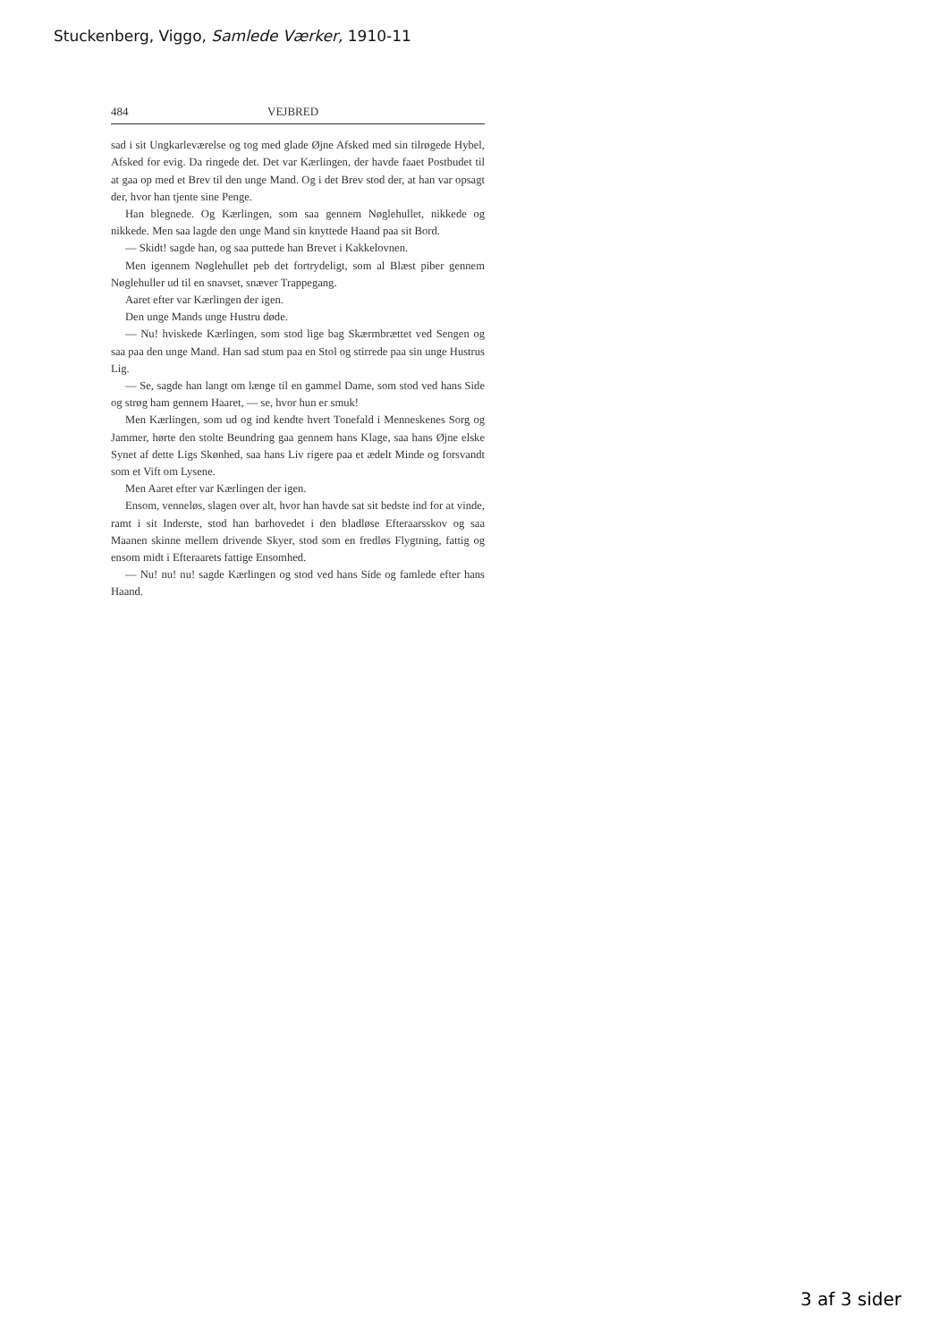Stuckenberg, Viggo, Samlede Værker, 1910-11
484 VEJBRED
sad i sit Ungkarleværelse og tog med glade Øjne Afsked med sin tilrøgede Hybel, Afsked for evig. Da ringede det. Det var Kærlingen, der havde faaet Postbudet til at gaa op med et Brev til den unge Mand. Og i det Brev stod der, at han var opsagt der, hvor han tjente sine Penge.
Han blegnede. Og Kærlingen, som saa gennem Nøglehullet, nikkede og nikkede. Men saa lagde den unge Mand sin knyttede Haand paa sit Bord.
— Skidt! sagde han, og saa puttede han Brevet i Kakkelovnen.
Men igennem Nøglehullet peb det fortrydeligt, som al Blæst piber gennem Nøglehuller ud til en snavset, snæver Trappegang.
Aaret efter var Kærlingen der igen.
Den unge Mands unge Hustru døde.
— Nu! hviskede Kærlingen, som stod lige bag Skærmbrættet ved Sengen og saa paa den unge Mand. Han sad stum paa en Stol og stirrede paa sin unge Hustrus Lig.
— Se, sagde han langt om længe til en gammel Dame, som stod ved hans Side og strøg ham gennem Haaret, — se, hvor hun er smuk!
Men Kærlingen, som ud og ind kendte hvert Tonefald i Menneskenes Sorg og Jammer, hørte den stolte Beundring gaa gennem hans Klage, saa hans Øjne elske Synet af dette Ligs Skønhed, saa hans Liv rigere paa et ædelt Minde og forsvandt som et Vift om Lysene.
Men Aaret efter var Kærlingen der igen.
Ensom, venneløs, slagen over alt, hvor han havde sat sit bedste ind for at vinde, ramt i sit Inderste, stod han barhovedet i den bladløse Efteraarsskov og saa Maanen skinne mellem drivende Skyer, stod som en fredløs Flygtning, fattig og ensom midt i Efteraarets fattige Ensomhed.
— Nu! nu! nu! sagde Kærlingen og stod ved hans Side og famlede efter hans Haand.
3 af 3 sider